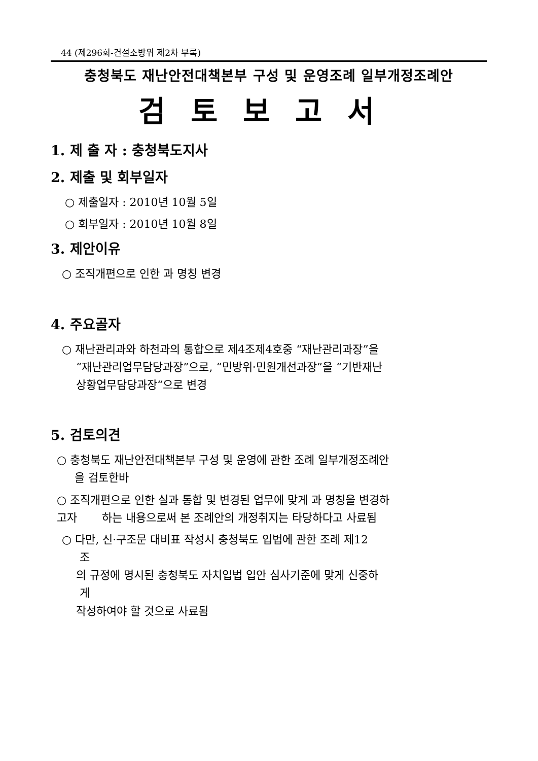44 (제296회-건설소방위 제2차 부록)
충청북도 재난안전대책본부 구성 및 운영조례 일부개정조례안
검토보고서
1. 제 출 자 : 충청북도지사
2. 제출 및 회부일자
○ 제출일자 : 2010년 10월 5일
○ 회부일자 : 2010년 10월 8일
3. 제안이유
○ 조직개편으로 인한 과 명칭 변경
4. 주요골자
○ 재난관리과와 하천과의 통합으로 제4조제4호중 “재난관리과장”을
“재난관리업무담당과장”으로, “민방위·민원개선과장”을 “기반재난
상황업무담당과장“으로 변경
5. 검토의견
○ 충청북도 재난안전대책본부 구성 및 운영에 관한 조례 일부개정조례안
을 검토한바
○ 조직개편으로 인한 실과 통합 및 변경된 업무에 맞게 과 명칭을 변경하
고자 하는 내용으로써 본 조례안의 개정취지는 타당하다고 사료됨
○ 다만, 신·구조문 대비표 작성시 충청북도 입법에 관한 조례 제12
조
의 규정에 명시된 충청북도 자치입법 입안 심사기준에 맞게 신중하
게
작성하여야 할 것으로 사료됨